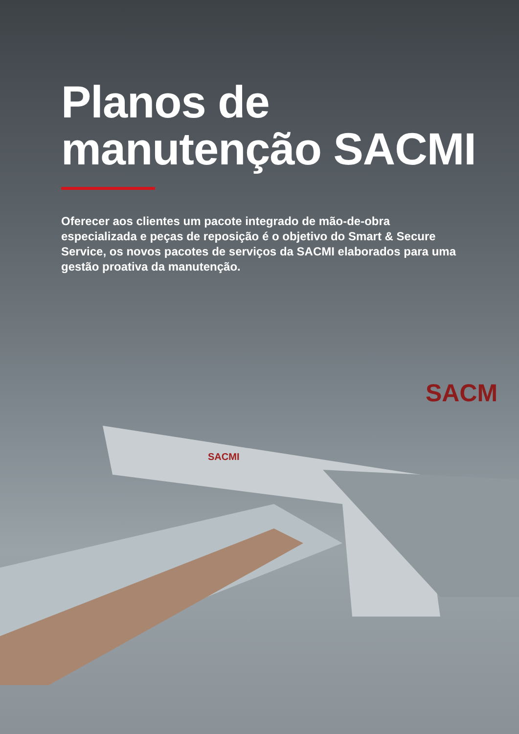SACMI
SACM
Planos de manutenção SACMI
Oferecer aos clientes um pacote integrado de mão-de-obra especializada e peças de reposição é o objetivo do Smart & Secure Service, os novos pacotes de serviços da SACMI elaborados para uma gestão proativa da manutenção.